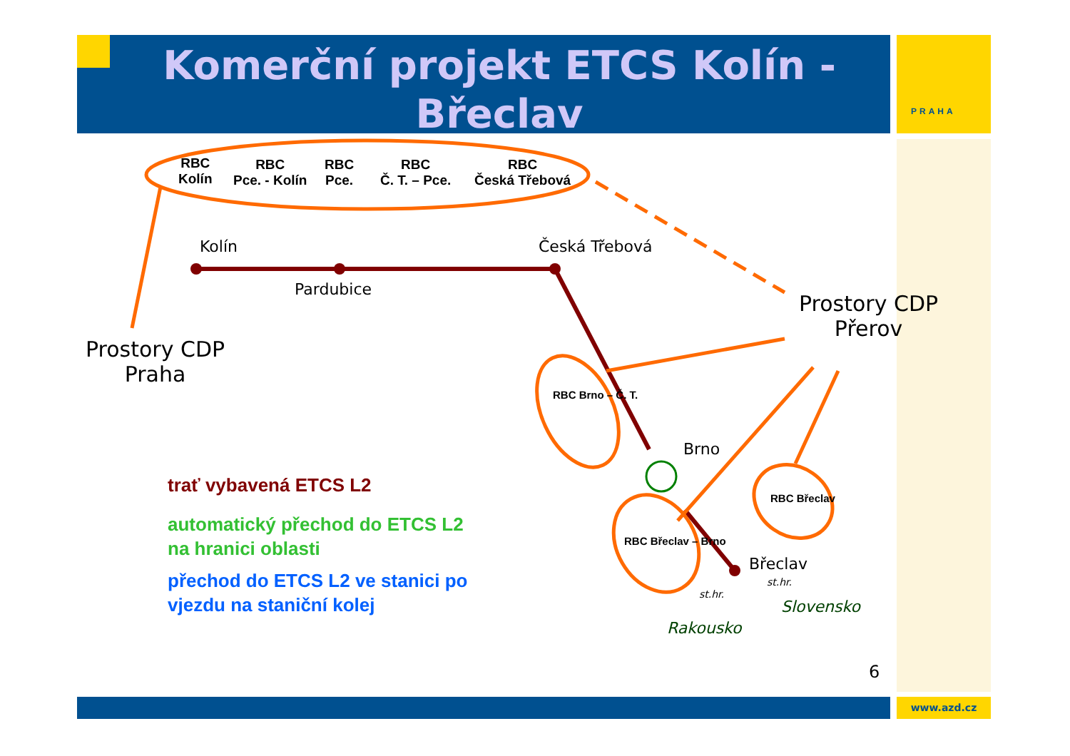PRAHA
Komerční projekt ETCS Kolín - Břeclav
RBC
Kolín
RBC
Pce. - Kolín
RBC
Pce.
RBC
Č. T. – Pce.
RBC
Česká Třebová
Kolín
Pardubice
Česká Třebová
Prostory CDP
Praha
Prostory CDP
Přerov
RBC Brno – Č. T.
Brno
RBC Břeclav – Brno
RBC Břeclav
Břeclav
st.hr.
st.hr.
Slovensko
Rakousko
trať vybavená ETCS L2
automatický přechod do ETCS L2
na hranici oblasti
přechod do ETCS L2 ve stanici po
vjezdu na staniční kolej
6
www.azd.cz